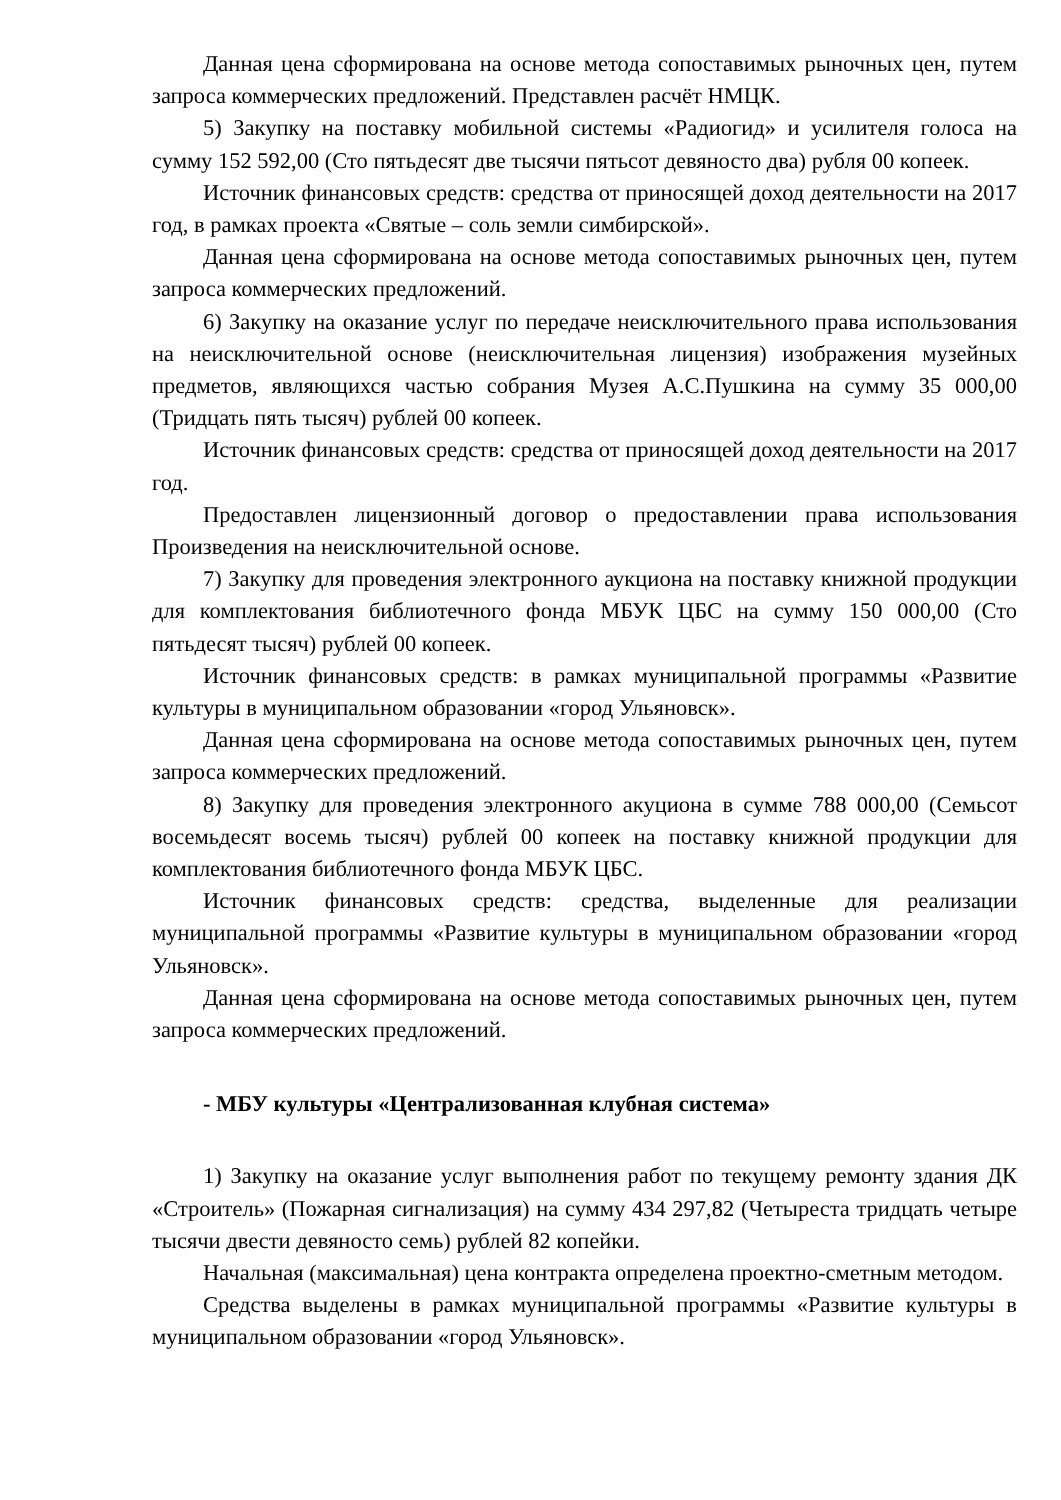Данная цена сформирована на основе метода сопоставимых рыночных цен, путем запроса коммерческих предложений. Представлен расчёт НМЦК.
5) Закупку на поставку мобильной системы «Радиогид» и усилителя голоса на сумму 152 592,00 (Сто пятьдесят две тысячи пятьсот девяносто два) рубля 00 копеек.
Источник финансовых средств: средства от приносящей доход деятельности на 2017 год, в рамках проекта «Святые – соль земли симбирской».
Данная цена сформирована на основе метода сопоставимых рыночных цен, путем запроса коммерческих предложений.
6) Закупку на оказание услуг по передаче неисключительного права использования на неисключительной основе (неисключительная лицензия) изображения музейных предметов, являющихся частью собрания Музея А.С.Пушкина на сумму 35 000,00 (Тридцать пять тысяч) рублей 00 копеек.
Источник финансовых средств: средства от приносящей доход деятельности на 2017 год.
Предоставлен лицензионный договор о предоставлении права использования Произведения на неисключительной основе.
7) Закупку для проведения электронного аукциона на поставку книжной продукции для комплектования библиотечного фонда МБУК ЦБС на сумму 150 000,00 (Сто пятьдесят тысяч) рублей 00 копеек.
Источник финансовых средств: в рамках муниципальной программы «Развитие культуры в муниципальном образовании «город Ульяновск».
Данная цена сформирована на основе метода сопоставимых рыночных цен, путем запроса коммерческих предложений.
8) Закупку для проведения электронного акуциона в сумме 788 000,00 (Семьсот восемьдесят восемь тысяч) рублей 00 копеек на поставку книжной продукции для комплектования библиотечного фонда МБУК ЦБС.
Источник финансовых средств: средства, выделенные для реализации муниципальной программы «Развитие культуры в муниципальном образовании «город Ульяновск».
Данная цена сформирована на основе метода сопоставимых рыночных цен, путем запроса коммерческих предложений.
- МБУ культуры «Централизованная клубная система»
1) Закупку на оказание услуг выполнения работ по текущему ремонту здания ДК «Строитель» (Пожарная сигнализация) на сумму 434 297,82 (Четыреста тридцать четыре тысячи двести девяносто семь) рублей 82 копейки.
Начальная (максимальная) цена контракта определена проектно-сметным методом.
Средства выделены в рамках муниципальной программы «Развитие культуры в муниципальном образовании «город Ульяновск».